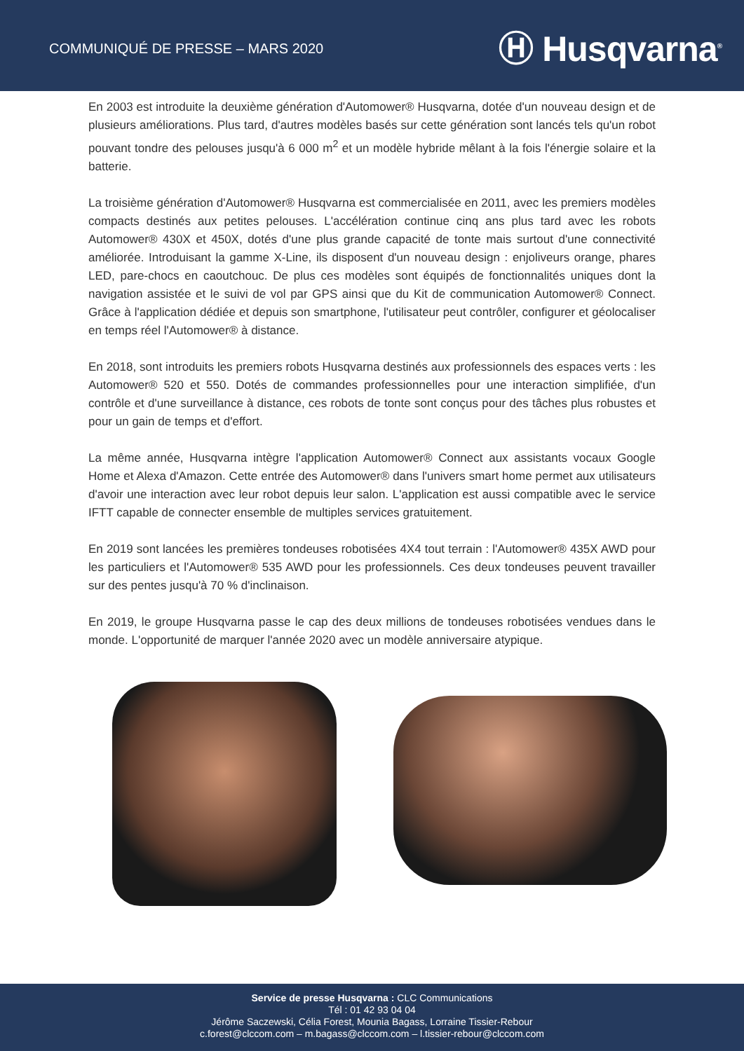COMMUNIQUÉ DE PRESSE – MARS 2020
Ⓗ Husqvarna<sup>®</sup>
En 2003 est introduite la deuxième génération d'Automower® Husqvarna, dotée d'un nouveau design et de plusieurs améliorations. Plus tard, d'autres modèles basés sur cette génération sont lancés tels qu'un robot pouvant tondre des pelouses jusqu'à 6 000 m<sup>2</sup> et un modèle hybride mêlant à la fois l'énergie solaire et la batterie.
La troisième génération d'Automower® Husqvarna est commercialisée en 2011, avec les premiers modèles compacts destinés aux petites pelouses. L'accélération continue cinq ans plus tard avec les robots Automower® 430X et 450X, dotés d'une plus grande capacité de tonte mais surtout d'une connectivité améliorée. Introduisant la gamme X-Line, ils disposent d'un nouveau design : enjoliveurs orange, phares LED, pare-chocs en caoutchouc. De plus ces modèles sont équipés de fonctionnalités uniques dont la navigation assistée et le suivi de vol par GPS ainsi que du Kit de communication Automower® Connect. Grâce à l'application dédiée et depuis son smartphone, l'utilisateur peut contrôler, configurer et géolocaliser en temps réel l'Automower® à distance.
En 2018, sont introduits les premiers robots Husqvarna destinés aux professionnels des espaces verts : les Automower® 520 et 550. Dotés de commandes professionnelles pour une interaction simplifiée, d'un contrôle et d'une surveillance à distance, ces robots de tonte sont conçus pour des tâches plus robustes et pour un gain de temps et d'effort.
La même année, Husqvarna intègre l'application Automower® Connect aux assistants vocaux Google Home et Alexa d'Amazon. Cette entrée des Automower® dans l'univers smart home permet aux utilisateurs d'avoir une interaction avec leur robot depuis leur salon. L'application est aussi compatible avec le service IFTT capable de connecter ensemble de multiples services gratuitement.
En 2019 sont lancées les premières tondeuses robotisées 4X4 tout terrain : l'Automower® 435X AWD pour les particuliers et l'Automower® 535 AWD pour les professionnels. Ces deux tondeuses peuvent travailler sur des pentes jusqu'à 70 % d'inclinaison.
En 2019, le groupe Husqvarna passe le cap des deux millions de tondeuses robotisées vendues dans le monde. L'opportunité de marquer l'année 2020 avec un modèle anniversaire atypique.
Service de presse Husqvarna : CLC Communications
Tél : 01 42 93 04 04
Jérôme Saczewski, Célia Forest, Mounia Bagass, Lorraine Tissier-Rebour
c.forest@clccom.com – m.bagass@clccom.com – l.tissier-rebour@clccom.com